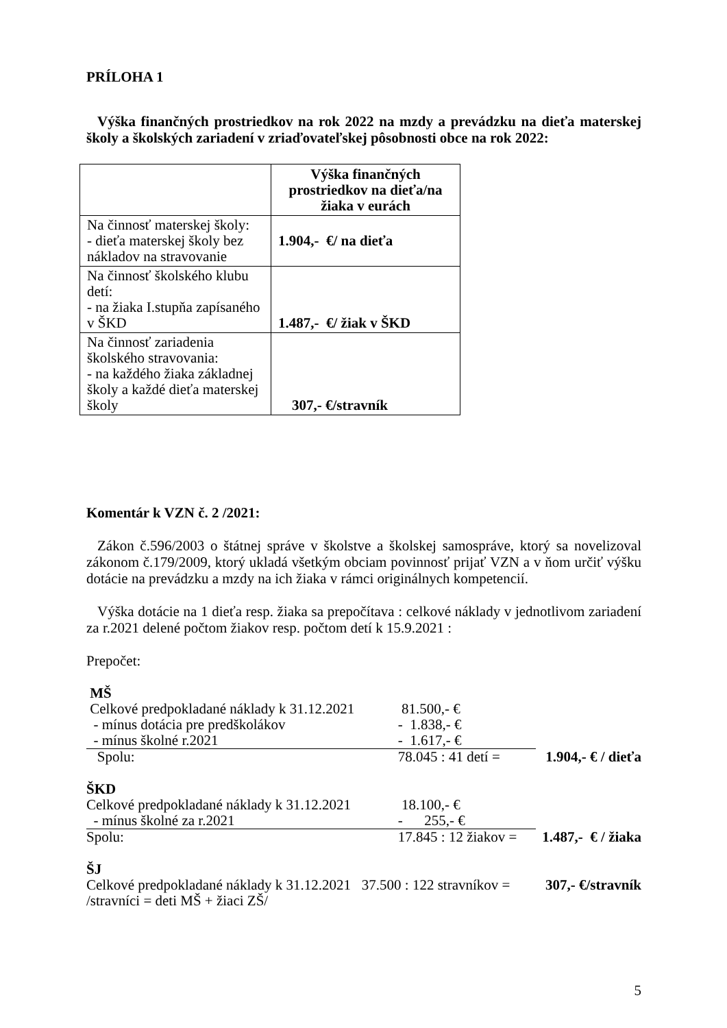PRÍLOHA 1
Výška finančných prostriedkov na rok 2022 na mzdy a prevádzku na dieťa materskej školy a školských zariadení v zriaďovateľskej pôsobnosti obce na rok 2022:
| | Výška finančných prostriedkov na dieťa/na žiaka v eurách |
| Na činnosť materskej školy: - dieťa materskej školy bez nákladov na stravovanie | 1.904,- €/ na dieťa |
| Na činnosť školského klubu detí: - na žiaka I.stupňa zapísaného v ŠKD | 1.487,- €/ žiak v ŠKD |
| Na činnosť zariadenia školského stravovania: - na každého žiaka základnej školy a každé dieťa materskej školy | 307,- €/stravník |
Komentár k VZN č. 2 /2021:
Zákon č.596/2003 o štátnej správe v školstve a školskej samospráve, ktorý sa novelizoval zákonom č.179/2009, ktorý ukladá všetkým obciam povinnosť prijať VZN a v ňom určiť výšku dotácie na prevádzku a mzdy na ich žiaka v rámci originálnych kompetencií.
Výška dotácie na 1 dieťa resp. žiaka sa prepočítava : celkové náklady v jednotlivom zariadení za r.2021 delené počtom žiakov resp. počtom detí k 15.9.2021 :
Prepočet:
| MŠ | | |
| Celkové predpokladané náklady k 31.12.2021 | 81.500,- € | |
| - mínus dotácia pre predškolákov | - 1.838,- € | |
| - mínus školné r.2021 | - 1.617,- € | |
| Spolu: | 78.045 : 41 detí = | 1.904,- € / dieťa |
| ŠKD | | |
| Celkové predpokladané náklady k 31.12.2021 | 18.100,- € | |
| - mínus školné za r.2021 | - 255,- € | |
| Spolu: | 17.845 : 12 žiakov = | 1.487,- € / žiaka |
| ŠJ | | |
| Celkové predpokladané náklady k 31.12.2021 37.500 : 122 stravníkov = | | 307,- €/stravník |
| /stravníci = deti MŠ + žiaci ZŠ/ | | |
5